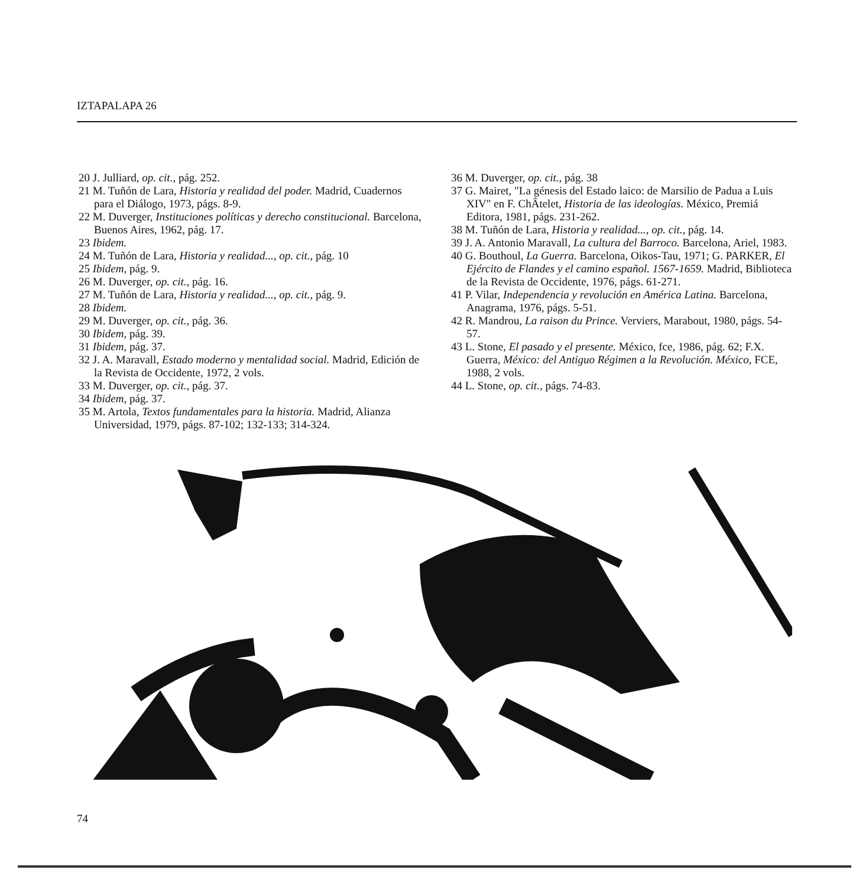IZTAPALAPA 26
20 J. Julliard, op. cit., pág. 252.
21 M. Tuñón de Lara, Historia y realidad del poder. Madrid, Cuadernos para el Diálogo, 1973, págs. 8-9.
22 M. Duverger, Instituciones políticas y derecho constitucional. Barcelona, Buenos Aires, 1962, pág. 17.
23 Ibidem.
24 M. Tuñón de Lara, Historia y realidad..., op. cit., pág. 10
25 Ibidem, pág. 9.
26 M. Duverger, op. cit., pág. 16.
27 M. Tuñón de Lara, Historia y realidad..., op. cit., pág. 9.
28 Ibidem.
29 M. Duverger, op. cit., pág. 36.
30 Ibidem, pág. 39.
31 Ibidem, pág. 37.
32 J. A. Maravall, Estado moderno y mentalidad social. Madrid, Edición de la Revista de Occidente, 1972, 2 vols.
33 M. Duverger, op. cit., pág. 37.
34 Ibidem, pág. 37.
35 M. Artola, Textos fundamentales para la historia. Madrid, Alianza Universidad, 1979, págs. 87-102; 132-133; 314-324.
36 M. Duverger, op. cit., pág. 38
37 G. Mairet, "La génesis del Estado laico: de Marsilio de Padua a Luis XIV" en F. ChÂtelet, Historia de las ideologías. México, Premiá Editora, 1981, págs. 231-262.
38 M. Tuñón de Lara, Historia y realidad..., op. cit., pág. 14.
39 J. A. Antonio Maravall, La cultura del Barroco. Barcelona, Ariel, 1983.
40 G. Bouthoul, La Guerra. Barcelona, Oikos-Tau, 1971; G. PARKER, El Ejército de Flandes y el camino español. 1567-1659. Madrid, Biblioteca de la Revista de Occidente, 1976, págs. 61-271.
41 P. Vilar, Independencia y revolución en América Latina. Barcelona, Anagrama, 1976, págs. 5-51.
42 R. Mandrou, La raison du Prince. Verviers, Marabout, 1980, págs. 54-57.
43 L. Stone, El pasado y el presente. México, fce, 1986, pág. 62; F.X. Guerra, México: del Antiguo Régimen a la Revolución. México, FCE, 1988, 2 vols.
44 L. Stone, op. cit., págs. 74-83.
74